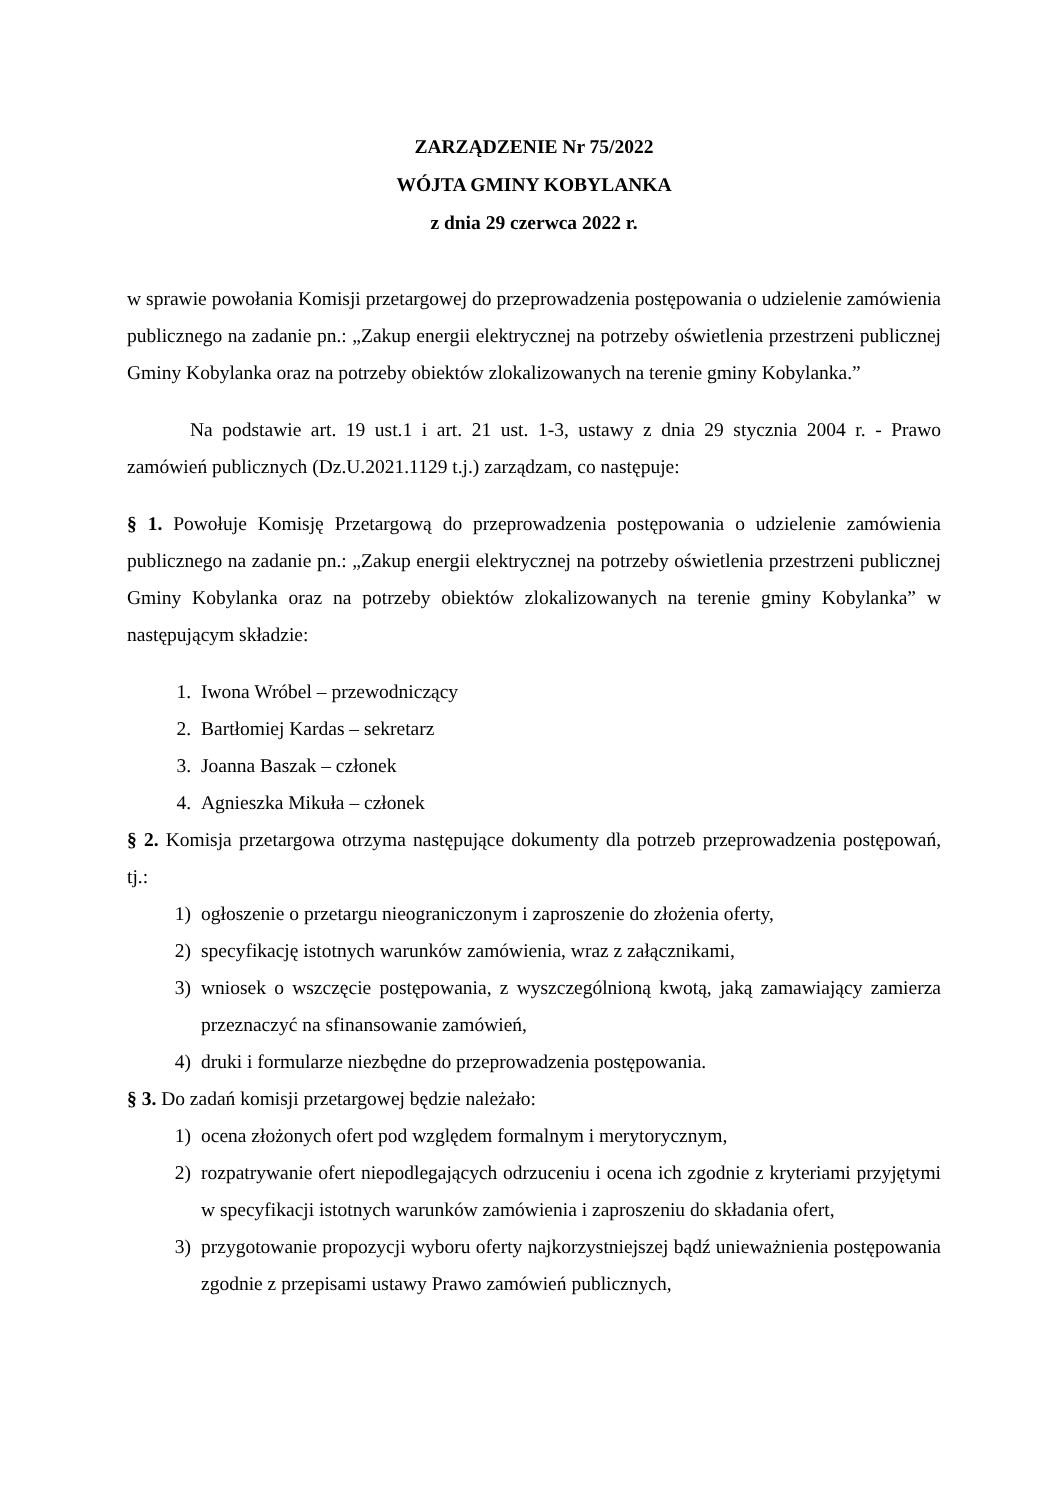ZARZĄDZENIE Nr 75/2022
WÓJTA GMINY KOBYLANKA
z dnia 29 czerwca 2022 r.
w sprawie powołania Komisji przetargowej do przeprowadzenia postępowania o udzielenie zamówienia publicznego na zadanie pn.: „Zakup energii elektrycznej na potrzeby oświetlenia przestrzeni publicznej Gminy Kobylanka oraz na potrzeby obiektów zlokalizowanych na terenie gminy Kobylanka.”
Na podstawie art. 19 ust.1 i art. 21 ust. 1-3, ustawy z dnia 29 stycznia 2004 r. - Prawo zamówień publicznych (Dz.U.2021.1129 t.j.) zarządzam, co następuje:
§ 1. Powołuje Komisję Przetargową do przeprowadzenia postępowania o udzielenie zamówienia publicznego na zadanie pn.: „Zakup energii elektrycznej na potrzeby oświetlenia przestrzeni publicznej Gminy Kobylanka oraz na potrzeby obiektów zlokalizowanych na terenie gminy Kobylanka” w następującym składzie:
1. Iwona Wróbel – przewodniczący
2. Bartłomiej Kardas – sekretarz
3. Joanna Baszak – członek
4. Agnieszka Mikuła – członek
§ 2. Komisja przetargowa otrzyma następujące dokumenty dla potrzeb przeprowadzenia postępowań, tj.:
1) ogłoszenie o przetargu nieograniczonym i zaproszenie do złożenia oferty,
2) specyfikację istotnych warunków zamówienia, wraz z załącznikami,
3) wniosek o wszczęcie postępowania, z wyszczególnioną kwotą, jaką zamawiający zamierza przeznaczyć na sfinansowanie zamówień,
4) druki i formularze niezbędne do przeprowadzenia postępowania.
§ 3. Do zadań komisji przetargowej będzie należało:
1) ocena złożonych ofert pod względem formalnym i merytorycznym,
2) rozpatrywanie ofert niepodlegających odrzuceniu i ocena ich zgodnie z kryteriami przyjętymi w specyfikacji istotnych warunków zamówienia i zaproszeniu do składania ofert,
3) przygotowanie propozycji wyboru oferty najkorzystniejszej bądź unieważnienia postępowania zgodnie z przepisami ustawy Prawo zamówień publicznych,